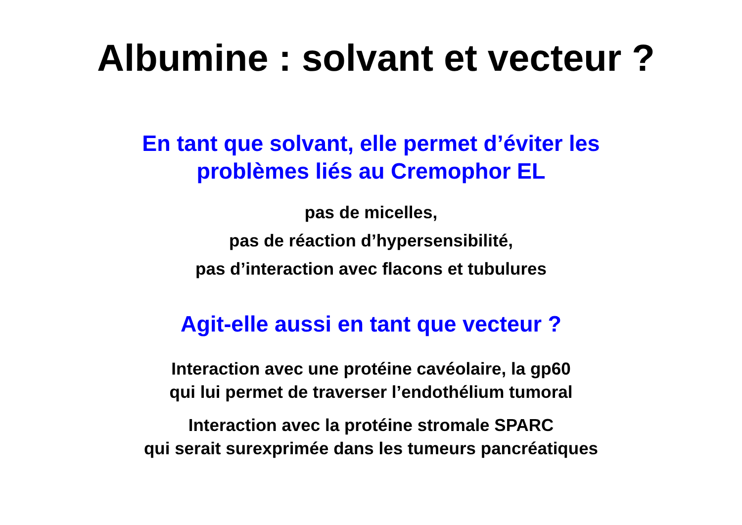Albumine : solvant et vecteur ?
En tant que solvant, elle permet d’éviter les
problèmes liés au Cremophor EL
pas de micelles,
pas de réaction d’hypersensibilité,
pas d’interaction avec flacons et tubulures
Agit-elle aussi en tant que vecteur ?
Interaction avec une protéine cavéolaire, la gp60
qui lui permet de traverser l’endothélium tumoral
Interaction avec la protéine stromale SPARC
qui serait surexprimée dans les tumeurs pancréatiques